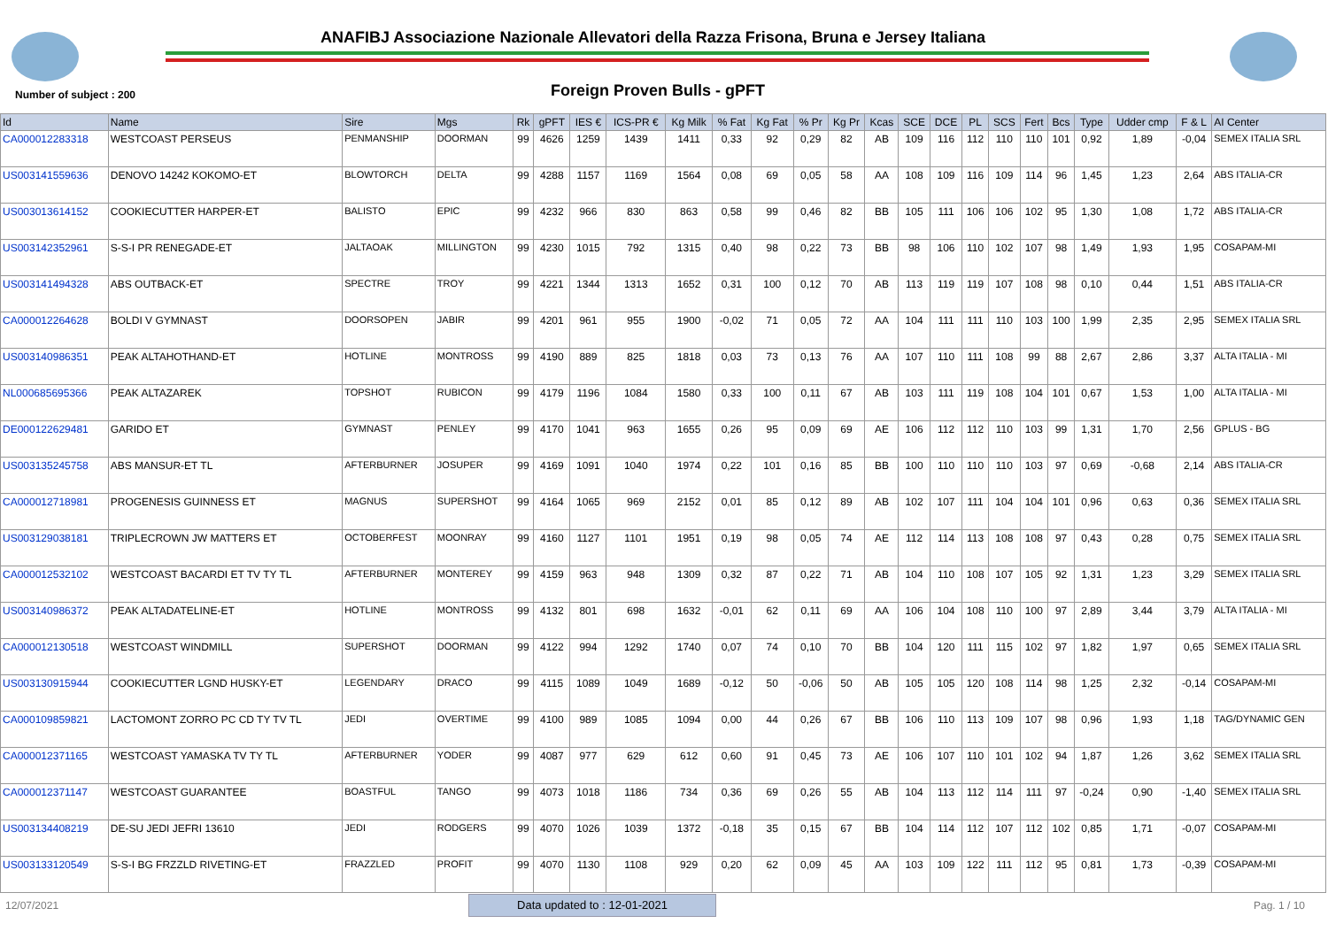ANAFIBJ Associazione Nazionale Allevatori della Razza Frisona, Bruna e Jersey Italiana
Number of subject : 200 Foreign Proven Bulls - gPFT
| Id | Name | Sire | Mgs | Rk | gPFT | IES € | ICS-PR € | Kg Milk | % Fat | Kg Fat | % Pr | Kg Pr | Kcas | SCE | DCE | PL | SCS | Fert | Bcs | Type | Udder cmp | F & L | AI Center |
| --- | --- | --- | --- | --- | --- | --- | --- | --- | --- | --- | --- | --- | --- | --- | --- | --- | --- | --- | --- | --- | --- | --- | --- |
| CA000012283318 | WESTCOAST PERSEUS | PENMANSHIP | DOORMAN | 99 | 4626 | 1259 | 1439 | 1411 | 0,33 | 92 | 0,29 | 82 | AB | 109 | 116 | 112 | 110 | 110 | 101 | 0,92 | 1,89 | -0,04 | SEMEX ITALIA SRL |
| US003141559636 | DENOVO 14242 KOKOMO-ET | BLOWTORCH | DELTA | 99 | 4288 | 1157 | 1169 | 1564 | 0,08 | 69 | 0,05 | 58 | AA | 108 | 109 | 116 | 109 | 114 | 96 | 1,45 | 1,23 | 2,64 | ABS ITALIA-CR |
| US003013614152 | COOKIECUTTER HARPER-ET | BALISTO | EPIC | 99 | 4232 | 966 | 830 | 863 | 0,58 | 99 | 0,46 | 82 | BB | 105 | 111 | 106 | 106 | 102 | 95 | 1,30 | 1,08 | 1,72 | ABS ITALIA-CR |
| US003142352961 | S-S-I PR RENEGADE-ET | JALTAOAK | MILLINGTON | 99 | 4230 | 1015 | 792 | 1315 | 0,40 | 98 | 0,22 | 73 | BB | 98 | 106 | 110 | 102 | 107 | 98 | 1,49 | 1,93 | 1,95 | COSAPAM-MI |
| US003141494328 | ABS OUTBACK-ET | SPECTRE | TROY | 99 | 4221 | 1344 | 1313 | 1652 | 0,31 | 100 | 0,12 | 70 | AB | 113 | 119 | 119 | 107 | 108 | 98 | 0,10 | 0,44 | 1,51 | ABS ITALIA-CR |
| CA000012264628 | BOLDI V GYMNAST | DOORSOPEN | JABIR | 99 | 4201 | 961 | 955 | 1900 | -0,02 | 71 | 0,05 | 72 | AA | 104 | 111 | 111 | 110 | 103 | 100 | 1,99 | 2,35 | 2,95 | SEMEX ITALIA SRL |
| US003140986351 | PEAK ALTAHOTHAND-ET | HOTLINE | MONTROSS | 99 | 4190 | 889 | 825 | 1818 | 0,03 | 73 | 0,13 | 76 | AA | 107 | 110 | 111 | 108 | 99 | 88 | 2,67 | 2,86 | 3,37 | ALTA ITALIA - MI |
| NL000685695366 | PEAK ALTAZAREK | TOPSHOT | RUBICON | 99 | 4179 | 1196 | 1084 | 1580 | 0,33 | 100 | 0,11 | 67 | AB | 103 | 111 | 119 | 108 | 104 | 101 | 0,67 | 1,53 | 1,00 | ALTA ITALIA - MI |
| DE000122629481 | GARIDO ET | GYMNAST | PENLEY | 99 | 4170 | 1041 | 963 | 1655 | 0,26 | 95 | 0,09 | 69 | AE | 106 | 112 | 112 | 110 | 103 | 99 | 1,31 | 1,70 | 2,56 | GPLUS - BG |
| US003135245758 | ABS MANSUR-ET TL | AFTERBURNER | JOSUPER | 99 | 4169 | 1091 | 1040 | 1974 | 0,22 | 101 | 0,16 | 85 | BB | 100 | 110 | 110 | 110 | 103 | 97 | 0,69 | -0,68 | 2,14 | ABS ITALIA-CR |
| CA000012718981 | PROGENESIS GUINNESS ET | MAGNUS | SUPERSHOT | 99 | 4164 | 1065 | 969 | 2152 | 0,01 | 85 | 0,12 | 89 | AB | 102 | 107 | 111 | 104 | 104 | 101 | 0,96 | 0,63 | 0,36 | SEMEX ITALIA SRL |
| US003129038181 | TRIPLECROWN JW MATTERS ET | OCTOBERFEST | MOONRAY | 99 | 4160 | 1127 | 1101 | 1951 | 0,19 | 98 | 0,05 | 74 | AE | 112 | 114 | 113 | 108 | 108 | 97 | 0,43 | 0,28 | 0,75 | SEMEX ITALIA SRL |
| CA000012532102 | WESTCOAST BACARDI ET TV TY TL | AFTERBURNER | MONTEREY | 99 | 4159 | 963 | 948 | 1309 | 0,32 | 87 | 0,22 | 71 | AB | 104 | 110 | 108 | 107 | 105 | 92 | 1,31 | 1,23 | 3,29 | SEMEX ITALIA SRL |
| US003140986372 | PEAK ALTADATELINE-ET | HOTLINE | MONTROSS | 99 | 4132 | 801 | 698 | 1632 | -0,01 | 62 | 0,11 | 69 | AA | 106 | 104 | 108 | 110 | 100 | 97 | 2,89 | 3,44 | 3,79 | ALTA ITALIA - MI |
| CA000012130518 | WESTCOAST WINDMILL | SUPERSHOT | DOORMAN | 99 | 4122 | 994 | 1292 | 1740 | 0,07 | 74 | 0,10 | 70 | BB | 104 | 120 | 111 | 115 | 102 | 97 | 1,82 | 1,97 | 0,65 | SEMEX ITALIA SRL |
| US003130915944 | COOKIECUTTER LGND HUSKY-ET | LEGENDARY | DRACO | 99 | 4115 | 1089 | 1049 | 1689 | -0,12 | 50 | -0,06 | 50 | AB | 105 | 105 | 120 | 108 | 114 | 98 | 1,25 | 2,32 | -0,14 | COSAPAM-MI |
| CA000109859821 | LACTOMONT ZORRO PC CD TY TV TL | JEDI | OVERTIME | 99 | 4100 | 989 | 1085 | 1094 | 0,00 | 44 | 0,26 | 67 | BB | 106 | 110 | 113 | 109 | 107 | 98 | 0,96 | 1,93 | 1,18 | TAG/DYNAMIC GEN |
| CA000012371165 | WESTCOAST YAMASKA TV TY TL | AFTERBURNER | YODER | 99 | 4087 | 977 | 629 | 612 | 0,60 | 91 | 0,45 | 73 | AE | 106 | 107 | 110 | 101 | 102 | 94 | 1,87 | 1,26 | 3,62 | SEMEX ITALIA SRL |
| CA000012371147 | WESTCOAST GUARANTEE | BOASTFUL | TANGO | 99 | 4073 | 1018 | 1186 | 734 | 0,36 | 69 | 0,26 | 55 | AB | 104 | 113 | 112 | 114 | 111 | 97 | -0,24 | 0,90 | -1,40 | SEMEX ITALIA SRL |
| US003134408219 | DE-SU JEDI JEFRI 13610 | JEDI | RODGERS | 99 | 4070 | 1026 | 1039 | 1372 | -0,18 | 35 | 0,15 | 67 | BB | 104 | 114 | 112 | 107 | 112 | 102 | 0,85 | 1,71 | -0,07 | COSAPAM-MI |
| US003133120549 | S-S-I BG FRZZLD RIVETING-ET | FRAZZLED | PROFIT | 99 | 4070 | 1130 | 1108 | 929 | 0,20 | 62 | 0,09 | 45 | AA | 103 | 109 | 122 | 111 | 112 | 95 | 0,81 | 1,73 | -0,39 | COSAPAM-MI |
12/07/2021 Data updated to : 12-01-2021 Pag. 1 / 10